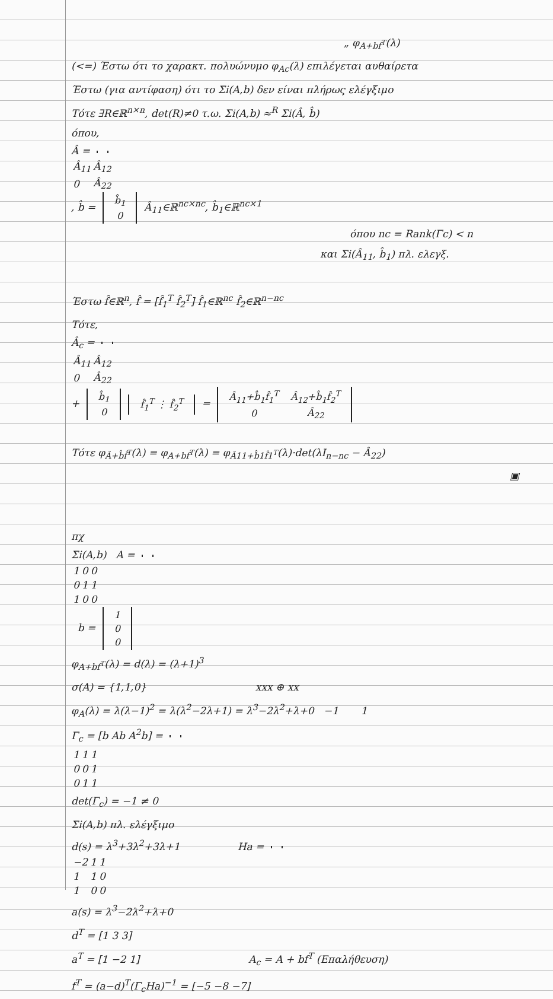„ φ<sub>A+bf<sup>T</sup></sub>(λ)
(<=) Έστω ότι το χαρακτ. πολυώνυμο φ<sub>Ac</sub>(λ) επιλέγεται αυθαίρετα
Έστω (για αντίφαση) ότι το Σi(A,b) δεν είναι πλήρως ελέγξιμο
Τότε ∃R∈ℝ<sup>n×n</sup>, det(R)≠0 τ.ω. Σi(A,b) ≈<sup>R</sup> Σi(Â, b̂)
όπου,
Â =
| Â<sub>11</sub> | Â<sub>12</sub> |
| 0 | Â<sub>22</sub> |
, b̂ =
| b̂<sub>1</sub> |
| 0 |
Â<sub>11</sub>∈ℝ<sup>nc×nc</sup>, b̂<sub>1</sub>∈ℝ<sup>nc×1</sup>
όπου nc = Rank(Γc) < n
και Σi(Â<sub>11</sub>, b̂<sub>1</sub>) πλ. ελεγξ.
Έστω f̂∈ℝ<sup>n</sup>, f̂ = [f̂<sub>1</sub><sup>T</sup> f̂<sub>2</sub><sup>T</sup>] f̂<sub>1</sub>∈ℝ<sup>nc</sup> f̂<sub>2</sub>∈ℝ<sup>n−nc</sup>
Τότε,
Â<sub>c</sub> =
| Â<sub>11</sub> | Â<sub>12</sub> |
| 0 | Â<sub>22</sub> |
+
| b̂<sub>1</sub> |
| 0 |
| f̂<sub>1</sub><sup>T</sup> ⋮ f̂<sub>2</sub><sup>T</sup> |
=
| Â<sub>11</sub>+b̂<sub>1</sub>f̂<sub>1</sub><sup>T</sup> | Â<sub>12</sub>+b̂<sub>1</sub>f̂<sub>2</sub><sup>T</sup> |
| 0 | Â<sub>22</sub> |
Τότε φ<sub>Â+b̂f̂<sup>T</sup></sub>(λ) = φ<sub>A+bf<sup>T</sup></sub>(λ) = φ<sub>Â11+b̂1f̂1<sup>T</sup></sub>(λ)·det(λI<sub>n−nc</sub> − Â<sub>22</sub>)
▣
πχ
Σi(A,b) A =
| 1 | 0 | 0 |
| 0 | 1 | 1 |
| 1 | 0 | 0 |
b =
| 1 |
| 0 |
| 0 |
φ<sub>A+bf<sup>T</sup></sub>(λ) = d(λ) = (λ+1)<sup>3</sup>
σ(A) = {1,1,0} xxx ⊕ xx
φ<sub>A</sub>(λ) = λ(λ−1)<sup>2</sup> = λ(λ<sup>2</sup>−2λ+1) = λ<sup>3</sup>−2λ<sup>2</sup>+λ+0 −1 1
Γ<sub>c</sub> = [b Ab A<sup>2</sup>b] =
| 1 | 1 | 1 |
| 0 | 0 | 1 |
| 0 | 1 | 1 |
det(Γ<sub>c</sub>) = −1 ≠ 0
Σi(A,b) πλ. ελέγξιμο
d(s) = λ<sup>3</sup>+3λ<sup>2</sup>+3λ+1 Ha =
| −2 | 1 | 1 |
| 1 | 1 | 0 |
| 1 | 0 | 0 |
a(s) = λ<sup>3</sup>−2λ<sup>2</sup>+λ+0
d<sup>T</sup> = [1 3 3]
a<sup>T</sup> = [1 −2 1] A<sub>c</sub> = A + bf<sup>T</sup> (Επαλήθευση)
f<sup>T</sup> = (a−d)<sup>T</sup>(Γ<sub>c</sub>Ha)<sup>−1</sup> = [−5 −8 −7]